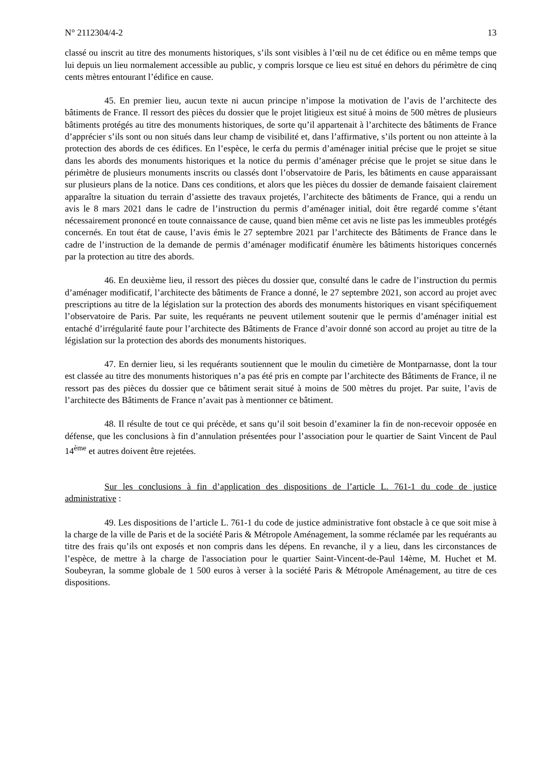N° 2112304/4-2 13
classé ou inscrit au titre des monuments historiques, s’ils sont visibles à l’œil nu de cet édifice ou en même temps que lui depuis un lieu normalement accessible au public, y compris lorsque ce lieu est situé en dehors du périmètre de cinq cents mètres entourant l’édifice en cause.
45. En premier lieu, aucun texte ni aucun principe n’impose la motivation de l’avis de l’architecte des bâtiments de France. Il ressort des pièces du dossier que le projet litigieux est situé à moins de 500 mètres de plusieurs bâtiments protégés au titre des monuments historiques, de sorte qu’il appartenait à l’architecte des bâtiments de France d’apprécier s’ils sont ou non situés dans leur champ de visibilité et, dans l’affirmative, s’ils portent ou non atteinte à la protection des abords de ces édifices. En l’espèce, le cerfa du permis d’aménager initial précise que le projet se situe dans les abords des monuments historiques et la notice du permis d’aménager précise que le projet se situe dans le périmètre de plusieurs monuments inscrits ou classés dont l’observatoire de Paris, les bâtiments en cause apparaissant sur plusieurs plans de la notice. Dans ces conditions, et alors que les pièces du dossier de demande faisaient clairement apparaître la situation du terrain d’assiette des travaux projetés, l’architecte des bâtiments de France, qui a rendu un avis le 8 mars 2021 dans le cadre de l’instruction du permis d’aménager initial, doit être regardé comme s’étant nécessairement prononcé en toute connaissance de cause, quand bien même cet avis ne liste pas les immeubles protégés concernés. En tout état de cause, l’avis émis le 27 septembre 2021 par l’architecte des Bâtiments de France dans le cadre de l’instruction de la demande de permis d’aménager modificatif énumère les bâtiments historiques concernés par la protection au titre des abords.
46. En deuxième lieu, il ressort des pièces du dossier que, consulté dans le cadre de l’instruction du permis d’aménager modificatif, l’architecte des bâtiments de France a donné, le 27 septembre 2021, son accord au projet avec prescriptions au titre de la législation sur la protection des abords des monuments historiques en visant spécifiquement l’observatoire de Paris. Par suite, les requérants ne peuvent utilement soutenir que le permis d’aménager initial est entaché d’irrégularité faute pour l’architecte des Bâtiments de France d’avoir donné son accord au projet au titre de la législation sur la protection des abords des monuments historiques.
47. En dernier lieu, si les requérants soutiennent que le moulin du cimetière de Montparnasse, dont la tour est classée au titre des monuments historiques n’a pas été pris en compte par l’architecte des Bâtiments de France, il ne ressort pas des pièces du dossier que ce bâtiment serait situé à moins de 500 mètres du projet. Par suite, l’avis de l’architecte des Bâtiments de France n’avait pas à mentionner ce bâtiment.
48. Il résulte de tout ce qui précède, et sans qu’il soit besoin d’examiner la fin de non-recevoir opposée en défense, que les conclusions à fin d’annulation présentées pour l’association pour le quartier de Saint Vincent de Paul 14<sup>ème</sup> et autres doivent être rejetées.
Sur les conclusions à fin d’application des dispositions de l’article L. 761-1 du code de justice administrative :
49. Les dispositions de l’article L. 761-1 du code de justice administrative font obstacle à ce que soit mise à la charge de la ville de Paris et de la société Paris & Métropole Aménagement, la somme réclamée par les requérants au titre des frais qu’ils ont exposés et non compris dans les dépens. En revanche, il y a lieu, dans les circonstances de l’espèce, de mettre à la charge de l'association pour le quartier Saint-Vincent-de-Paul 14ème, M. Huchet et M. Soubeyran, la somme globale de 1 500 euros à verser à la société Paris & Métropole Aménagement, au titre de ces dispositions.